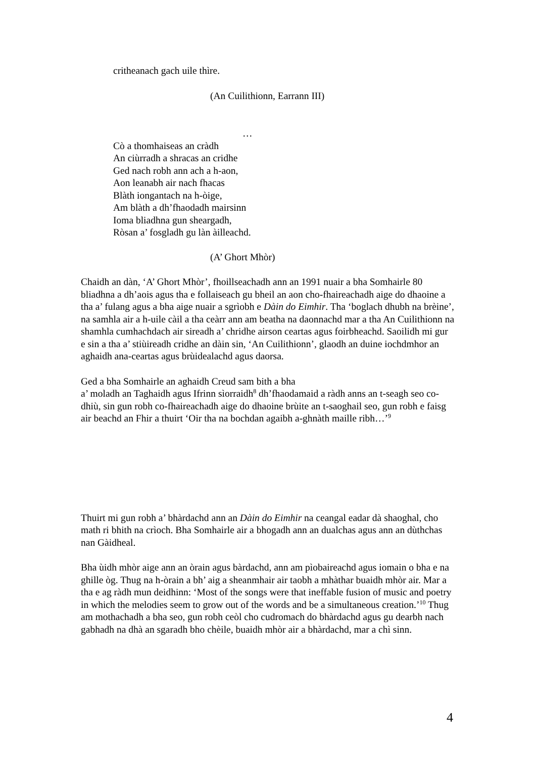critheanach gach uile thìre.
(An Cuilithionn, Earrann III)
…
Cò a thomhaiseas an cràdh
An ciùrradh a shracas an cridhe
Ged nach robh ann ach a h-aon,
Aon leanabh air nach fhacas
Blàth iongantach na h-òige,
Am blàth a dh’fhaodadh mairsinn
Ioma bliadhna gun sheargadh,
Ròsan a’ fosgladh gu làn àilleachd.
(A’ Ghort Mhòr)
Chaidh an dàn, ‘A’ Ghort Mhòr’, fhoillseachadh ann an 1991 nuair a bha Somhairle 80 bliadhna a dh’aois agus tha e follaiseach gu bheil an aon cho-fhaireachadh aige do dhaoine a tha a’ fulang agus a bha aige nuair a sgrìobh e Dàin do Eimhir. Tha ‘boglach dhubh na brèine’, na samhla air a h-uile càil a tha ceàrr ann am beatha na daonnachd mar a tha An Cuilithionn na shamhla cumhachdach air sireadh a’ chridhe airson ceartas agus foirbheachd. Saoilidh mi gur e sin a tha a’ stiùireadh cridhe an dàin sin, ‘An Cuilithionn’, glaodh an duine iochdmhor an aghaidh ana-ceartas agus brùidealachd agus daorsa.
Ged a bha Somhairle an aghaidh Creud sam bith a bha
a’ moladh an Taghaidh agus Ifrinn sìorraidh<sup>8</sup> dh’fhaodamaid a ràdh anns an t-seagh seo co-dhiù, sin gun robh co-fhaireachadh aige do dhaoine brùite an t-saoghail seo, gun robh e faisg air beachd an Fhir a thuirt ‘Oir tha na bochdan agaibh a-ghnàth maille ribh…’<sup>9</sup>
Thuirt mi gun robh a’ bhàrdachd ann an Dàin do Eimhir na ceangal eadar dà shaoghal, cho math ri bhith na crìoch. Bha Somhairle air a bhogadh ann an dualchas agus ann an dùthchas nan Gàidheal.
Bha ùidh mhòr aige ann an òrain agus bàrdachd, ann am pìobaireachd agus iomain o bha e na ghille òg. Thug na h-òrain a bh’ aig a sheanmhair air taobh a mhàthar buaidh mhòr air. Mar a tha e ag ràdh mun deidhinn: ‘Most of the songs were that ineffable fusion of music and poetry in which the melodies seem to grow out of the words and be a simultaneous creation.’<sup>10</sup> Thug am mothachadh a bha seo, gun robh ceòl cho cudromach do bhàrdachd agus gu dearbh nach gabhadh na dhà an sgaradh bho chèile, buaidh mhòr air a bhàrdachd, mar a chì sinn.
4